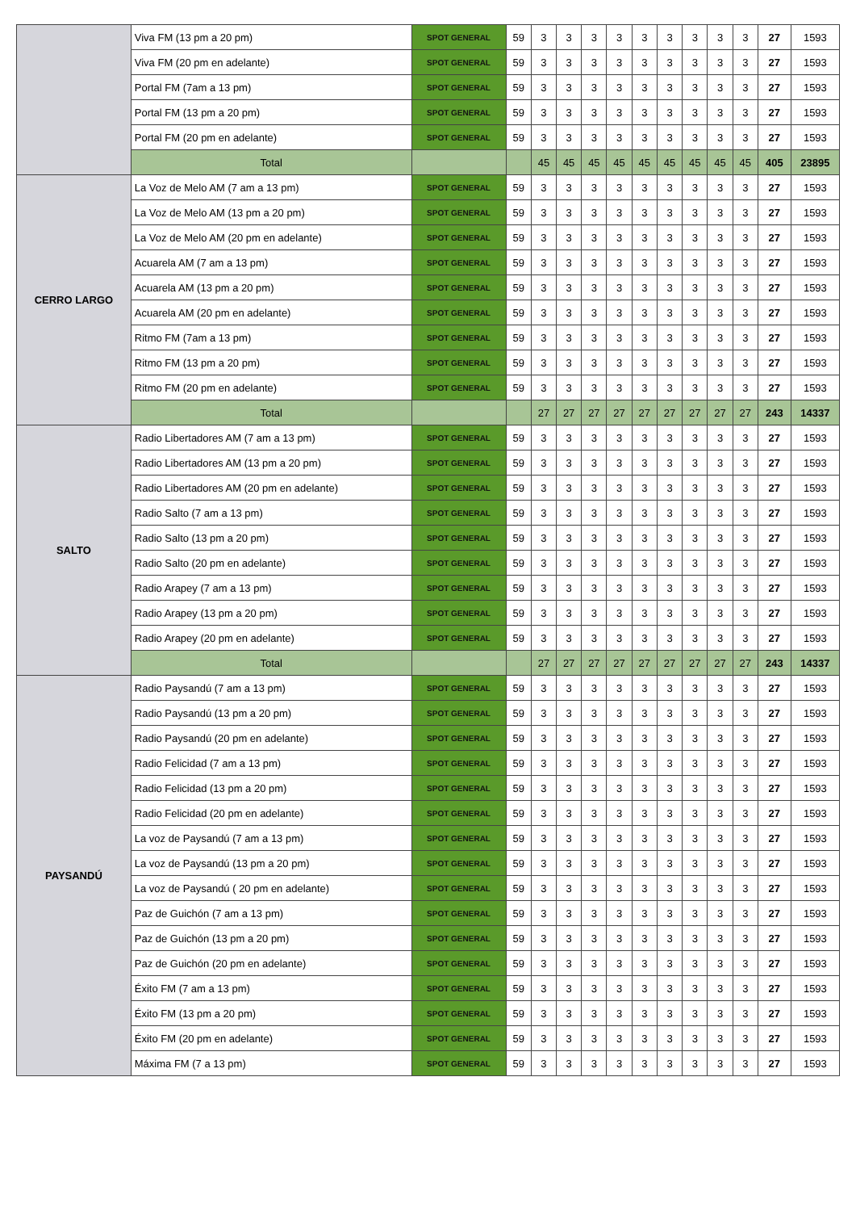| | Viva FM (13 pm a 20 pm) | SPOT GENERAL | 59 | 3 | 3 | 3 | 3 | 3 | 3 | 3 | 3 | 3 | 27 | 1593 |
| | Viva FM (20 pm en adelante) | SPOT GENERAL | 59 | 3 | 3 | 3 | 3 | 3 | 3 | 3 | 3 | 3 | 27 | 1593 |
| | Portal FM (7am a 13 pm) | SPOT GENERAL | 59 | 3 | 3 | 3 | 3 | 3 | 3 | 3 | 3 | 3 | 27 | 1593 |
| | Portal FM (13 pm a 20 pm) | SPOT GENERAL | 59 | 3 | 3 | 3 | 3 | 3 | 3 | 3 | 3 | 3 | 27 | 1593 |
| | Portal FM (20 pm en adelante) | SPOT GENERAL | 59 | 3 | 3 | 3 | 3 | 3 | 3 | 3 | 3 | 3 | 27 | 1593 |
| | Total | | | 45 | 45 | 45 | 45 | 45 | 45 | 45 | 45 | 45 | 405 | 23895 |
| CERRO LARGO | La Voz de Melo AM (7 am a 13 pm) | SPOT GENERAL | 59 | 3 | 3 | 3 | 3 | 3 | 3 | 3 | 3 | 3 | 27 | 1593 |
| | La Voz de Melo AM (13 pm a 20 pm) | SPOT GENERAL | 59 | 3 | 3 | 3 | 3 | 3 | 3 | 3 | 3 | 3 | 27 | 1593 |
| | La Voz de Melo AM (20 pm en adelante) | SPOT GENERAL | 59 | 3 | 3 | 3 | 3 | 3 | 3 | 3 | 3 | 3 | 27 | 1593 |
| | Acuarela AM (7 am a 13 pm) | SPOT GENERAL | 59 | 3 | 3 | 3 | 3 | 3 | 3 | 3 | 3 | 3 | 27 | 1593 |
| | Acuarela AM (13 pm a 20 pm) | SPOT GENERAL | 59 | 3 | 3 | 3 | 3 | 3 | 3 | 3 | 3 | 3 | 27 | 1593 |
| | Acuarela AM (20 pm en adelante) | SPOT GENERAL | 59 | 3 | 3 | 3 | 3 | 3 | 3 | 3 | 3 | 3 | 27 | 1593 |
| | Ritmo FM (7am a 13 pm) | SPOT GENERAL | 59 | 3 | 3 | 3 | 3 | 3 | 3 | 3 | 3 | 3 | 27 | 1593 |
| | Ritmo FM (13 pm a 20 pm) | SPOT GENERAL | 59 | 3 | 3 | 3 | 3 | 3 | 3 | 3 | 3 | 3 | 27 | 1593 |
| | Ritmo FM (20 pm en adelante) | SPOT GENERAL | 59 | 3 | 3 | 3 | 3 | 3 | 3 | 3 | 3 | 3 | 27 | 1593 |
| | Total | | | 27 | 27 | 27 | 27 | 27 | 27 | 27 | 27 | 27 | 243 | 14337 |
| SALTO | Radio Libertadores AM (7 am a 13 pm) | SPOT GENERAL | 59 | 3 | 3 | 3 | 3 | 3 | 3 | 3 | 3 | 3 | 27 | 1593 |
| | Radio Libertadores AM (13 pm a 20 pm) | SPOT GENERAL | 59 | 3 | 3 | 3 | 3 | 3 | 3 | 3 | 3 | 3 | 27 | 1593 |
| | Radio Libertadores AM (20 pm en adelante) | SPOT GENERAL | 59 | 3 | 3 | 3 | 3 | 3 | 3 | 3 | 3 | 3 | 27 | 1593 |
| | Radio Salto (7 am a 13 pm) | SPOT GENERAL | 59 | 3 | 3 | 3 | 3 | 3 | 3 | 3 | 3 | 3 | 27 | 1593 |
| | Radio Salto (13 pm a 20 pm) | SPOT GENERAL | 59 | 3 | 3 | 3 | 3 | 3 | 3 | 3 | 3 | 3 | 27 | 1593 |
| | Radio Salto (20 pm en adelante) | SPOT GENERAL | 59 | 3 | 3 | 3 | 3 | 3 | 3 | 3 | 3 | 3 | 27 | 1593 |
| | Radio Arapey (7 am a 13 pm) | SPOT GENERAL | 59 | 3 | 3 | 3 | 3 | 3 | 3 | 3 | 3 | 3 | 27 | 1593 |
| | Radio Arapey (13 pm a 20 pm) | SPOT GENERAL | 59 | 3 | 3 | 3 | 3 | 3 | 3 | 3 | 3 | 3 | 27 | 1593 |
| | Radio Arapey (20 pm en adelante) | SPOT GENERAL | 59 | 3 | 3 | 3 | 3 | 3 | 3 | 3 | 3 | 3 | 27 | 1593 |
| | Total | | | 27 | 27 | 27 | 27 | 27 | 27 | 27 | 27 | 27 | 243 | 14337 |
| PAYSANDÚ | Radio Paysandú (7 am a 13 pm) | SPOT GENERAL | 59 | 3 | 3 | 3 | 3 | 3 | 3 | 3 | 3 | 3 | 27 | 1593 |
| | Radio Paysandú (13 pm a 20 pm) | SPOT GENERAL | 59 | 3 | 3 | 3 | 3 | 3 | 3 | 3 | 3 | 3 | 27 | 1593 |
| | Radio Paysandú (20 pm en adelante) | SPOT GENERAL | 59 | 3 | 3 | 3 | 3 | 3 | 3 | 3 | 3 | 3 | 27 | 1593 |
| | Radio Felicidad (7 am a 13 pm) | SPOT GENERAL | 59 | 3 | 3 | 3 | 3 | 3 | 3 | 3 | 3 | 3 | 27 | 1593 |
| | Radio Felicidad (13 pm a 20 pm) | SPOT GENERAL | 59 | 3 | 3 | 3 | 3 | 3 | 3 | 3 | 3 | 3 | 27 | 1593 |
| | Radio Felicidad (20 pm en adelante) | SPOT GENERAL | 59 | 3 | 3 | 3 | 3 | 3 | 3 | 3 | 3 | 3 | 27 | 1593 |
| | La voz de Paysandú (7 am a 13 pm) | SPOT GENERAL | 59 | 3 | 3 | 3 | 3 | 3 | 3 | 3 | 3 | 3 | 27 | 1593 |
| | La voz de Paysandú (13 pm a 20 pm) | SPOT GENERAL | 59 | 3 | 3 | 3 | 3 | 3 | 3 | 3 | 3 | 3 | 27 | 1593 |
| | La voz de Paysandú ( 20 pm en adelante) | SPOT GENERAL | 59 | 3 | 3 | 3 | 3 | 3 | 3 | 3 | 3 | 3 | 27 | 1593 |
| | Paz de Guichón (7 am a 13 pm) | SPOT GENERAL | 59 | 3 | 3 | 3 | 3 | 3 | 3 | 3 | 3 | 3 | 27 | 1593 |
| | Paz de Guichón (13 pm a 20 pm) | SPOT GENERAL | 59 | 3 | 3 | 3 | 3 | 3 | 3 | 3 | 3 | 3 | 27 | 1593 |
| | Paz de Guichón (20 pm en adelante) | SPOT GENERAL | 59 | 3 | 3 | 3 | 3 | 3 | 3 | 3 | 3 | 3 | 27 | 1593 |
| | Éxito FM (7 am a 13 pm) | SPOT GENERAL | 59 | 3 | 3 | 3 | 3 | 3 | 3 | 3 | 3 | 3 | 27 | 1593 |
| | Éxito FM (13 pm a 20 pm) | SPOT GENERAL | 59 | 3 | 3 | 3 | 3 | 3 | 3 | 3 | 3 | 3 | 27 | 1593 |
| | Éxito FM (20 pm en adelante) | SPOT GENERAL | 59 | 3 | 3 | 3 | 3 | 3 | 3 | 3 | 3 | 3 | 27 | 1593 |
| | Máxima FM (7 a 13 pm) | SPOT GENERAL | 59 | 3 | 3 | 3 | 3 | 3 | 3 | 3 | 3 | 3 | 27 | 1593 |